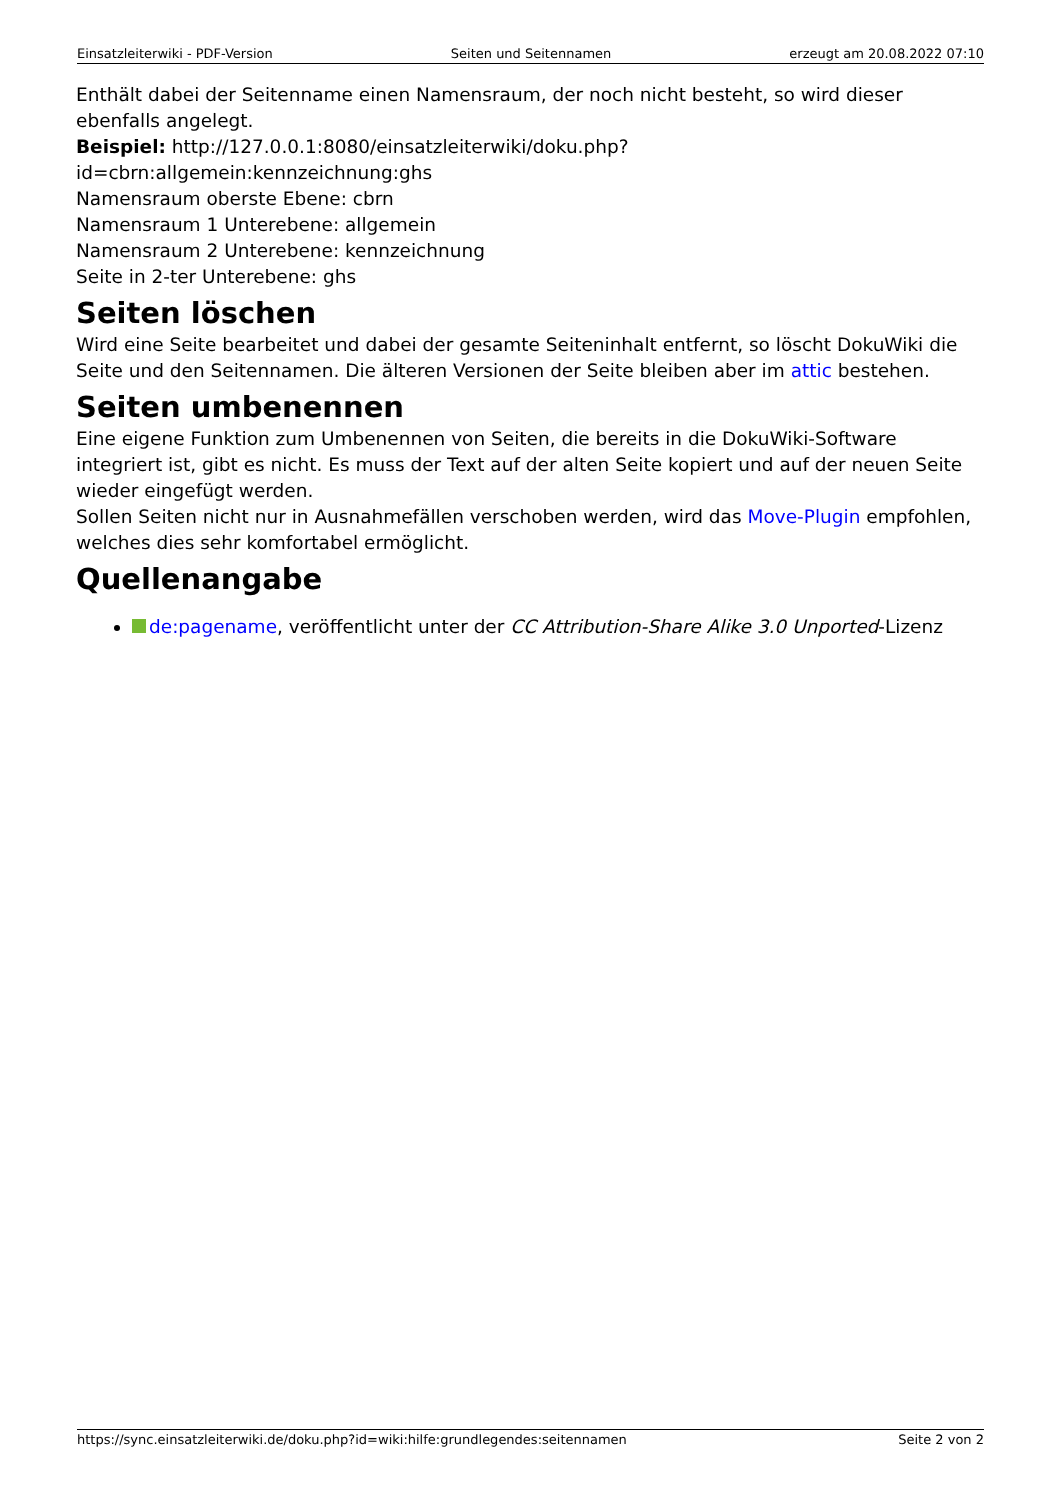Einsatzleiterwiki - PDF-Version Seiten und Seitennamen erzeugt am 20.08.2022 07:10
Enthält dabei der Seitenname einen Namensraum, der noch nicht besteht, so wird dieser ebenfalls angelegt.
Beispiel: http://127.0.0.1:8080/einsatzleiterwiki/doku.php?id=cbrn:allgemein:kennzeichnung:ghs
Namensraum oberste Ebene: cbrn
Namensraum 1 Unterebene: allgemein
Namensraum 2 Unterebene: kennzeichnung
Seite in 2-ter Unterebene: ghs
Seiten löschen
Wird eine Seite bearbeitet und dabei der gesamte Seiteninhalt entfernt, so löscht DokuWiki die Seite und den Seitennamen. Die älteren Versionen der Seite bleiben aber im attic bestehen.
Seiten umbenennen
Eine eigene Funktion zum Umbenennen von Seiten, die bereits in die DokuWiki-Software integriert ist, gibt es nicht. Es muss der Text auf der alten Seite kopiert und auf der neuen Seite wieder eingefügt werden.
Sollen Seiten nicht nur in Ausnahmefällen verschoben werden, wird das Move-Plugin empfohlen, welches dies sehr komfortabel ermöglicht.
Quellenangabe
de:pagename, veröffentlicht unter der CC Attribution-Share Alike 3.0 Unported-Lizenz
https://sync.einsatzleiterwiki.de/doku.php?id=wiki:hilfe:grundlegendes:seitennamen Seite 2 von 2